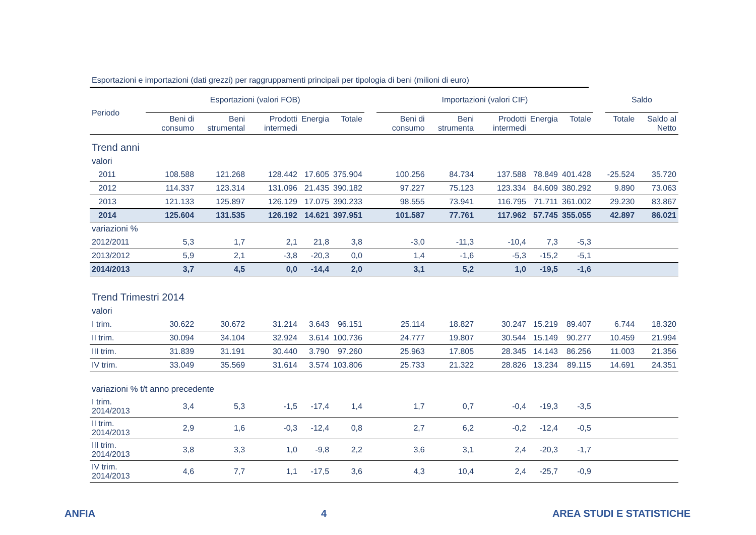Esportazioni e importazioni (dati grezzi) per raggruppamenti principali per tipologia di beni (milioni di euro)
| Periodo | Esportazioni (valori FOB) | | | | | | Importazioni (valori CIF) | | | | | | Saldo | |
| --- | --- | --- | --- | --- | --- | --- | --- | --- | --- | --- | --- | --- | --- | --- |
| | Beni di consumo | Beni strumental | Prodotti intermedi | Energia | Totale | | Beni di consumo | Beni strumenta | Prodotti intermedi | Energia | Totale | | Totale | Saldo al Netto |
| Trend anni | | | | | | | | | | | | | | |
| valori | | | | | | | | | | | | | | |
| 2011 | 108.588 | 121.268 | 128.442 | 17.605 | 375.904 | | 100.256 | 84.734 | 137.588 | 78.849 | 401.428 | | -25.524 | 35.720 |
| 2012 | 114.337 | 123.314 | 131.096 | 21.435 | 390.182 | | 97.227 | 75.123 | 123.334 | 84.609 | 380.292 | | 9.890 | 73.063 |
| 2013 | 121.133 | 125.897 | 126.129 | 17.075 | 390.233 | | 98.555 | 73.941 | 116.795 | 71.711 | 361.002 | | 29.230 | 83.867 |
| 2014 | 125.604 | 131.535 | 126.192 | 14.621 | 397.951 | | 101.587 | 77.761 | 117.962 | 57.745 | 355.055 | | 42.897 | 86.021 |
| variazioni % | | | | | | | | | | | | | | |
| 2012/2011 | 5,3 | 1,7 | 2,1 | 21,8 | 3,8 | | -3,0 | -11,3 | -10,4 | 7,3 | -5,3 | | | |
| 2013/2012 | 5,9 | 2,1 | -3,8 | -20,3 | 0,0 | | 1,4 | -1,6 | -5,3 | -15,2 | -5,1 | | | |
| 2014/2013 | 3,7 | 4,5 | 0,0 | -14,4 | 2,0 | | 3,1 | 5,2 | 1,0 | -19,5 | -1,6 | | | |
| Trend Trimestri 2014 | | | | | | | | | | | | | | |
| valori | | | | | | | | | | | | | | |
| I trim. | 30.622 | 30.672 | 31.214 | 3.643 | 96.151 | | 25.114 | 18.827 | 30.247 | 15.219 | 89.407 | | 6.744 | 18.320 |
| II trim. | 30.094 | 34.104 | 32.924 | 3.614 | 100.736 | | 24.777 | 19.807 | 30.544 | 15.149 | 90.277 | | 10.459 | 21.994 |
| III trim. | 31.839 | 31.191 | 30.440 | 3.790 | 97.260 | | 25.963 | 17.805 | 28.345 | 14.143 | 86.256 | | 11.003 | 21.356 |
| IV trim. | 33.049 | 35.569 | 31.614 | 3.574 | 103.806 | | 25.733 | 21.322 | 28.826 | 13.234 | 89.115 | | 14.691 | 24.351 |
| variazioni % t/t anno precedente | | | | | | | | | | | | | | |
| I trim. 2014/2013 | 3,4 | 5,3 | -1,5 | -17,4 | 1,4 | | 1,7 | 0,7 | -0,4 | -19,3 | -3,5 | | | |
| II trim. 2014/2013 | 2,9 | 1,6 | -0,3 | -12,4 | 0,8 | | 2,7 | 6,2 | -0,2 | -12,4 | -0,5 | | | |
| III trim. 2014/2013 | 3,8 | 3,3 | 1,0 | -9,8 | 2,2 | | 3,6 | 3,1 | 2,4 | -20,3 | -1,7 | | | |
| IV trim. 2014/2013 | 4,6 | 7,7 | 1,1 | -17,5 | 3,6 | | 4,3 | 10,4 | 2,4 | -25,7 | -0,9 | | | |
ANFIA 4 AREA STUDI E STATISTICHE